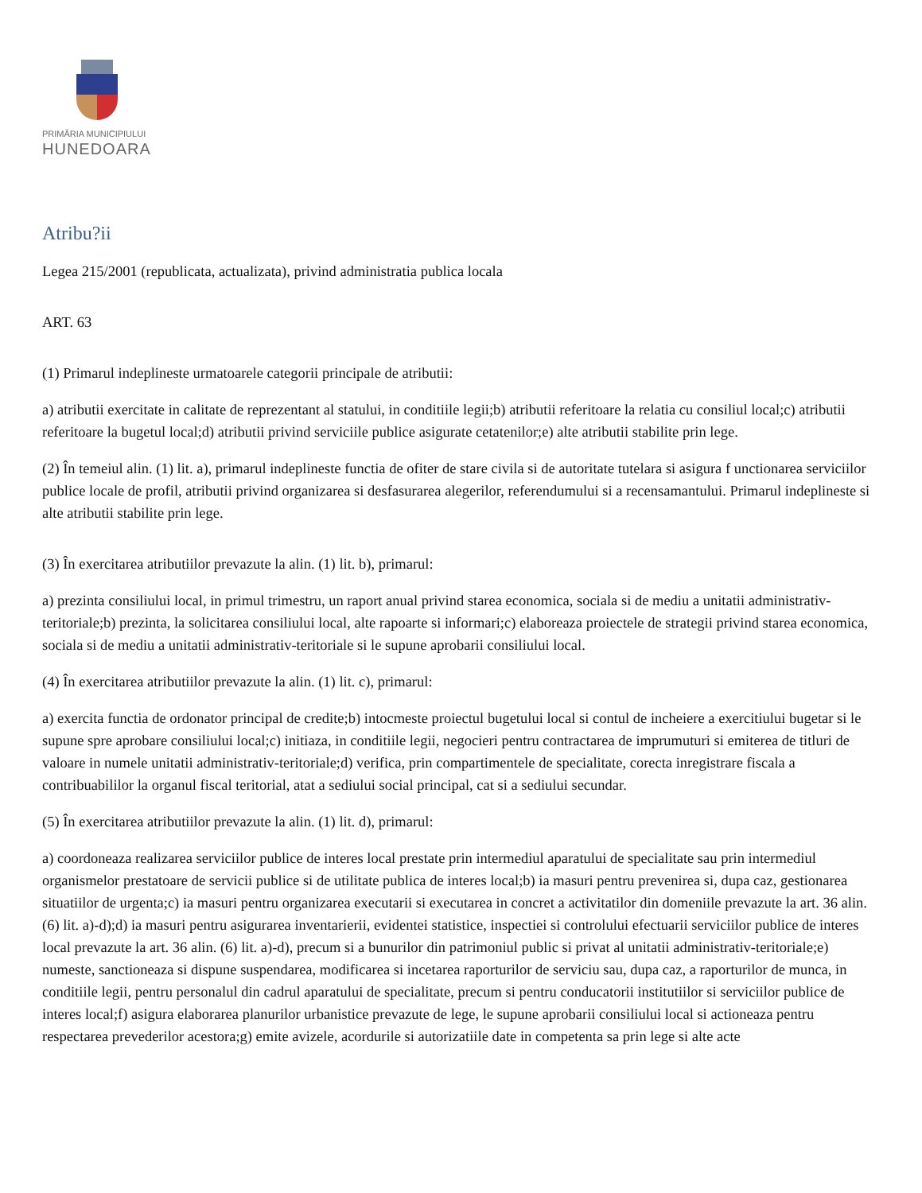PRIMĂRIA MUNICIPIULUI
HUNEDOARA
Atribu?ii
Legea 215/2001 (republicata, actualizata), privind administratia publica locala
ART. 63
(1) Primarul indeplineste urmatoarele categorii principale de atributii:
a) atributii exercitate in calitate de reprezentant al statului, in conditiile legii;b) atributii referitoare la relatia cu consiliul local;c) atributii referitoare la bugetul local;d) atributii privind serviciile publice asigurate cetatenilor;e) alte atributii stabilite prin lege.
(2) În temeiul alin. (1) lit. a), primarul indeplineste functia de ofiter de stare civila si de autoritate tutelara si asigura f unctionarea serviciilor publice locale de profil, atributii privind organizarea si desfasurarea alegerilor, referendumului si a recensamantului. Primarul indeplineste si alte atributii stabilite prin lege.
(3) În exercitarea atributiilor prevazute la alin. (1) lit. b), primarul:
a) prezinta consiliului local, in primul trimestru, un raport anual privind starea economica, sociala si de mediu a unitatii administrativ-teritoriale;b) prezinta, la solicitarea consiliului local, alte rapoarte si informari;c) elaboreaza proiectele de strategii privind starea economica, sociala si de mediu a unitatii administrativ-teritoriale si le supune aprobarii consiliului local.
(4) În exercitarea atributiilor prevazute la alin. (1) lit. c), primarul:
a) exercita functia de ordonator principal de credite;b) intocmeste proiectul bugetului local si contul de incheiere a exercitiului bugetar si le supune spre aprobare consiliului local;c) initiaza, in conditiile legii, negocieri pentru contractarea de imprumuturi si emiterea de titluri de valoare in numele unitatii administrativ-teritoriale;d) verifica, prin compartimentele de specialitate, corecta inregistrare fiscala a contribuabililor la organul fiscal teritorial, atat a sediului social principal, cat si a sediului secundar.
(5) În exercitarea atributiilor prevazute la alin. (1) lit. d), primarul:
a) coordoneaza realizarea serviciilor publice de interes local prestate prin intermediul aparatului de specialitate sau prin intermediul organismelor prestatoare de servicii publice si de utilitate publica de interes local;b) ia masuri pentru prevenirea si, dupa caz, gestionarea situatiilor de urgenta;c) ia masuri pentru organizarea executarii si executarea in concret a activitatilor din domeniile prevazute la art. 36 alin. (6) lit. a)-d);d) ia masuri pentru asigurarea inventarierii, evidentei statistice, inspectiei si controlului efectuarii serviciilor publice de interes local prevazute la art. 36 alin. (6) lit. a)-d), precum si a bunurilor din patrimoniul public si privat al unitatii administrativ-teritoriale;e) numeste, sanctioneaza si dispune suspendarea, modificarea si incetarea raporturilor de serviciu sau, dupa caz, a raporturilor de munca, in conditiile legii, pentru personalul din cadrul aparatului de specialitate, precum si pentru conducatorii institutiilor si serviciilor publice de interes local;f) asigura elaborarea planurilor urbanistice prevazute de lege, le supune aprobarii consiliului local si actioneaza pentru respectarea prevederilor acestora;g) emite avizele, acordurile si autorizatiile date in competenta sa prin lege si alte acte